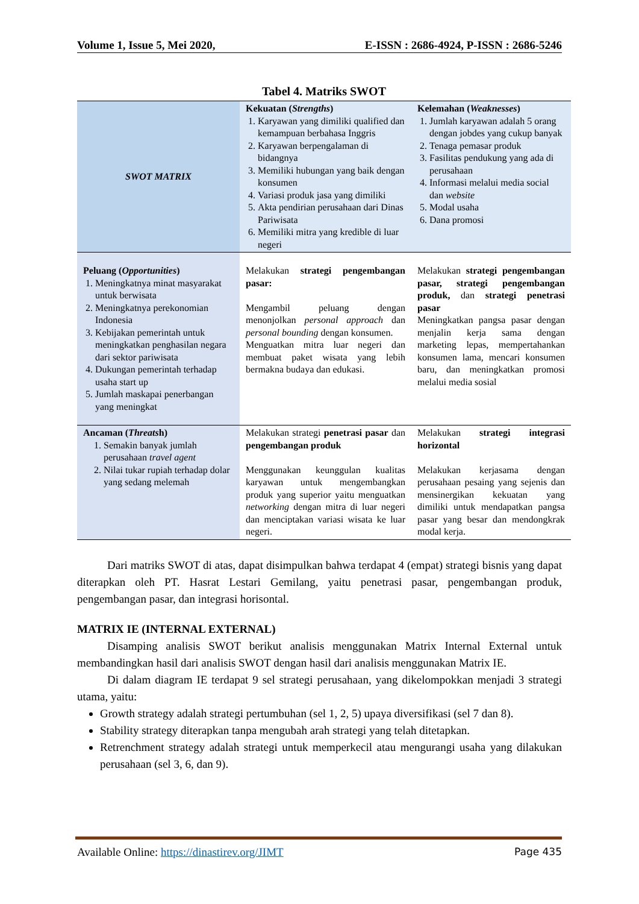Volume 1, Issue 5, Mei 2020, E-ISSN : 2686-4924, P-ISSN : 2686-5246
Tabel 4. Matriks SWOT
| SWOT MATRIX | Kekuatan ( Strengths ) 1. Karyawan yang dimiliki qualified dan kemampuan berbahasa Inggris 2. Karyawan berpengalaman di bidangnya 3. Memiliki hubungan yang baik dengan konsumen 4. Variasi produk jasa yang dimiliki 5. Akta pendirian perusahaan dari Dinas Pariwisata 6. Memiliki mitra yang kredible di luar negeri | Kelemahan ( Weaknesses ) 1. Jumlah karyawan adalah 5 orang dengan jobdes yang cukup banyak 2. Tenaga pemasar produk 3. Fasilitas pendukung yang ada di perusahaan 4. Informasi melalui media social dan website 5. Modal usaha 6. Dana promosi |
| Peluang ( Opportunities ) 1. Meningkatnya minat masyarakat untuk berwisata 2. Meningkatnya perekonomian Indonesia 3. Kebijakan pemerintah untuk meningkatkan penghasilan negara dari sektor pariwisata 4. Dukungan pemerintah terhadap usaha start up 5. Jumlah maskapai penerbangan yang meningkat | Melakukan strategi pengembangan pasar: Mengambil peluang dengan menonjolkan personal approach dan personal bounding dengan konsumen. Menguatkan mitra luar negeri dan membuat paket wisata yang lebih bermakna budaya dan edukasi. | Melakukan strategi pengembangan pasar, strategi pengembangan produk, dan strategi penetrasi pasar Meningkatkan pangsa pasar dengan menjalin kerja sama dengan marketing lepas, mempertahankan konsumen lama, mencari konsumen baru, dan meningkatkan promosi melalui media sosial |
| Ancaman ( Threats h) 1. Semakin banyak jumlah perusahaan travel agent 2. Nilai tukar rupiah terhadap dolar yang sedang melemah | Melakukan strategi penetrasi pasar dan pengembangan produk Menggunakan keunggulan kualitas karyawan untuk mengembangkan produk yang superior yaitu menguatkan networking dengan mitra di luar negeri dan menciptakan variasi wisata ke luar negeri. | Melakukan strategi integrasi horizontal Melakukan kerjasama dengan perusahaan pesaing yang sejenis dan mensinergikan kekuatan yang dimiliki untuk mendapatkan pangsa pasar yang besar dan mendongkrak modal kerja. |
Dari matriks SWOT di atas, dapat disimpulkan bahwa terdapat 4 (empat) strategi bisnis yang dapat diterapkan oleh PT. Hasrat Lestari Gemilang, yaitu penetrasi pasar, pengembangan produk, pengembangan pasar, dan integrasi horisontal.
MATRIX IE (INTERNAL EXTERNAL)
Disamping analisis SWOT berikut analisis menggunakan Matrix Internal External untuk membandingkan hasil dari analisis SWOT dengan hasil dari analisis menggunakan Matrix IE.
Di dalam diagram IE terdapat 9 sel strategi perusahaan, yang dikelompokkan menjadi 3 strategi utama, yaitu:
Growth strategy adalah strategi pertumbuhan (sel 1, 2, 5) upaya diversifikasi (sel 7 dan 8).
Stability strategy diterapkan tanpa mengubah arah strategi yang telah ditetapkan.
Retrenchment strategy adalah strategi untuk memperkecil atau mengurangi usaha yang dilakukan perusahaan (sel 3, 6, dan 9).
Available Online: https://dinastirev.org/JIMT Page 435